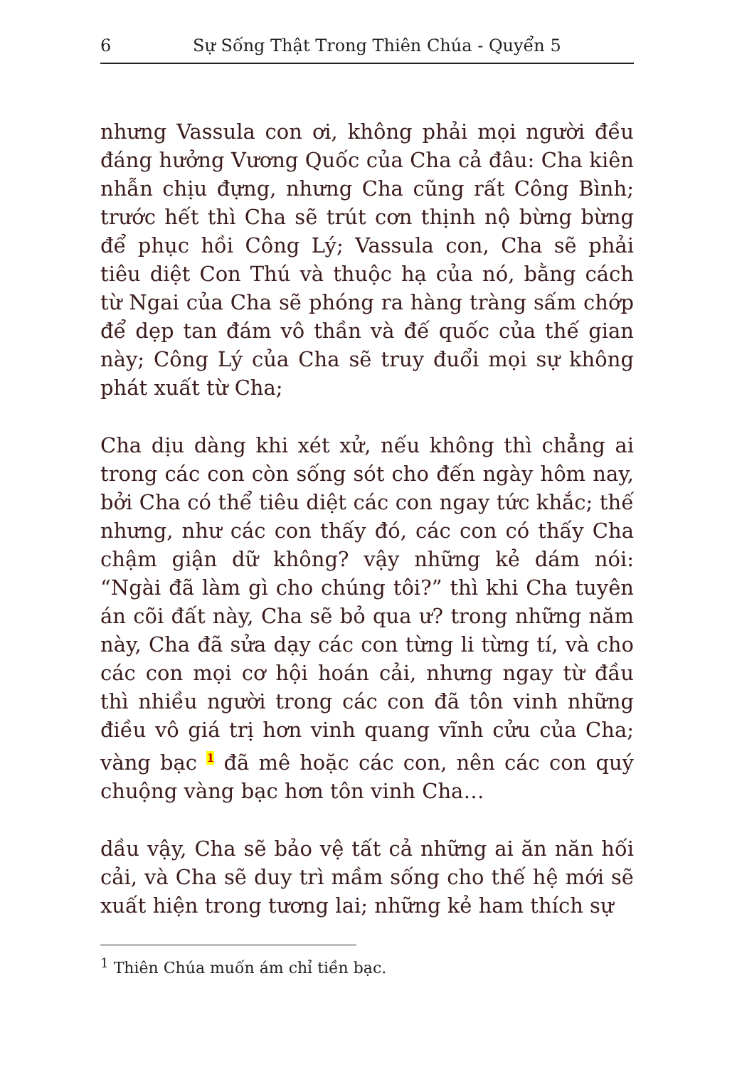6 Sự Sống Thật Trong Thiên Chúa - Quyển 5
nhưng Vassula con ơi, không phải mọi người đều đáng hưởng Vương Quốc của Cha cả đâu: Cha kiên nhẫn chịu đựng, nhưng Cha cũng rất Công Bình; trước hết thì Cha sẽ trút cơn thịnh nộ bừng bừng để phục hồi Công Lý; Vassula con, Cha sẽ phải tiêu diệt Con Thú và thuộc hạ của nó, bằng cách từ Ngai của Cha sẽ phóng ra hàng tràng sấm chớp để dẹp tan đám vô thần và đế quốc của thế gian này; Công Lý của Cha sẽ truy đuổi mọi sự không phát xuất từ Cha;
Cha dịu dàng khi xét xử, nếu không thì chẳng ai trong các con còn sống sót cho đến ngày hôm nay, bởi Cha có thể tiêu diệt các con ngay tức khắc; thế nhưng, như các con thấy đó, các con có thấy Cha chậm giận dữ không? vậy những kẻ dám nói: “Ngài đã làm gì cho chúng tôi?” thì khi Cha tuyên án cõi đất này, Cha sẽ bỏ qua ư? trong những năm này, Cha đã sửa dạy các con từng li từng tí, và cho các con mọi cơ hội hoán cải, nhưng ngay từ đầu thì nhiều người trong các con đã tôn vinh những điều vô giá trị hơn vinh quang vĩnh cửu của Cha; vàng bạc <sup>1</sup> đã mê hoặc các con, nên các con quý chuộng vàng bạc hơn tôn vinh Cha…
dầu vậy, Cha sẽ bảo vệ tất cả những ai ăn năn hối cải, và Cha sẽ duy trì mầm sống cho thế hệ mới sẽ xuất hiện trong tương lai; những kẻ ham thích sự
<sup>1</sup> Thiên Chúa muốn ám chỉ tiền bạc.